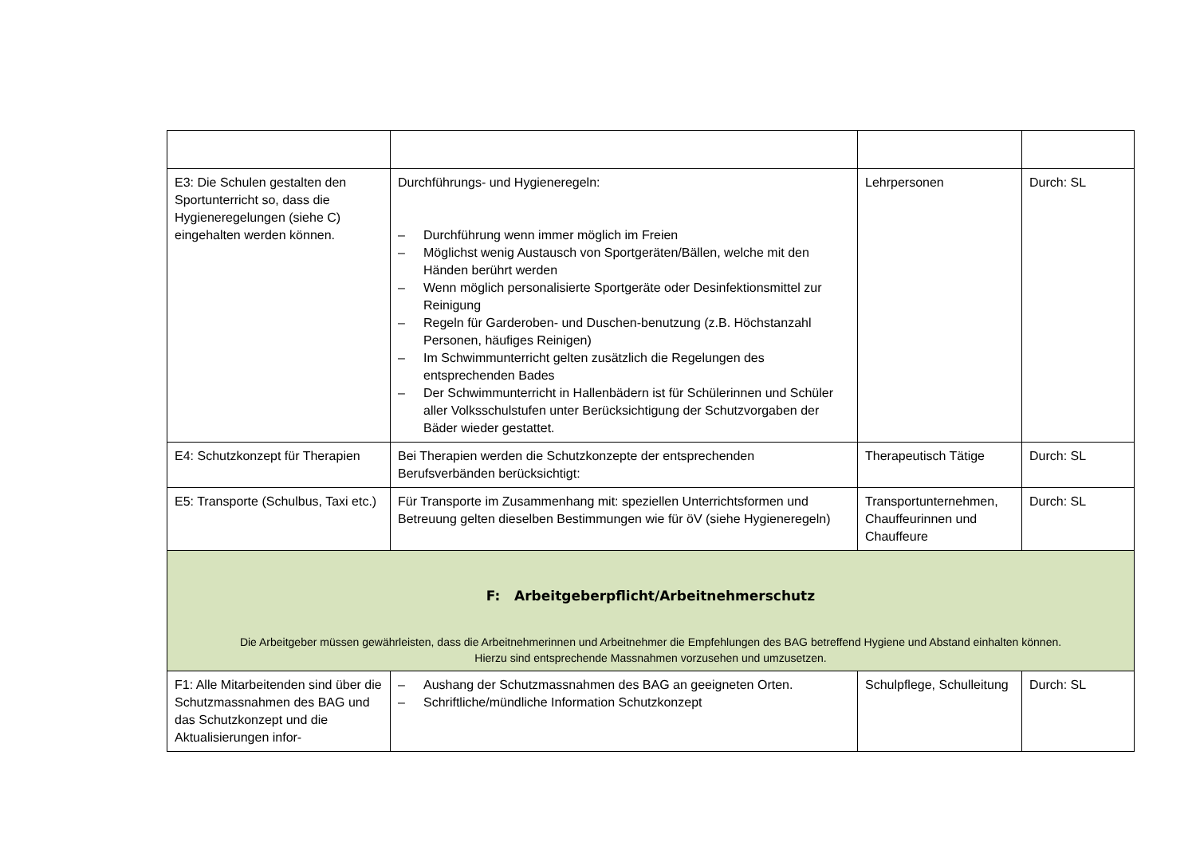| E3: Die Schulen gestalten den Sportunterricht so, dass die Hygieneregelungen (siehe C) eingehalten werden können. | Durchführungs- und Hygieneregeln: – Durchführung wenn immer möglich im Freien – Möglichst wenig Austausch von Sportgeräten/Bällen, welche mit den Händen berührt werden – Wenn möglich personalisierte Sportgeräte oder Desinfektionsmittel zur Reinigung – Regeln für Garderoben- und Duschen-benutzung (z.B. Höchstanzahl Personen, häufiges Reinigen) – Im Schwimmunterricht gelten zusätzlich die Regelungen des entsprechenden Bades – Der Schwimmunterricht in Hallenbädern ist für Schülerinnen und Schüler aller Volksschulstufen unter Berücksichtigung der Schutzvorgaben der Bäder wieder gestattet. | Lehrpersonen | Durch: SL |
| E4: Schutzkonzept für Therapien | Bei Therapien werden die Schutzkonzepte der entsprechenden Berufsverbänden berücksichtigt: | Therapeutisch Tätige | Durch: SL |
| E5: Transporte (Schulbus, Taxi etc.) | Für Transporte im Zusammenhang mit: speziellen Unterrichtsformen und Betreuung gelten dieselben Bestimmungen wie für öV (siehe Hygieneregeln) | Transportunternehmen, Chauffeurinnen und Chauffeure | Durch: SL |
| F: Arbeitgeberpflicht/Arbeitnehmerschutz Die Arbeitgeber müssen gewährleisten, dass die Arbeitnehmerinnen und Arbeitnehmer die Empfehlungen des BAG betreffend Hygiene und Abstand einhalten können. Hierzu sind entsprechende Massnahmen vorzusehen und umzusetzen. | | | |
| F1: Alle Mitarbeitenden sind über die Schutzmassnahmen des BAG und das Schutzkonzept und die Aktualisierungen infor- | – Aushang der Schutzmassnahmen des BAG an geeigneten Orten. – Schriftliche/mündliche Information Schutzkonzept | Schulpflege, Schulleitung | Durch: SL |